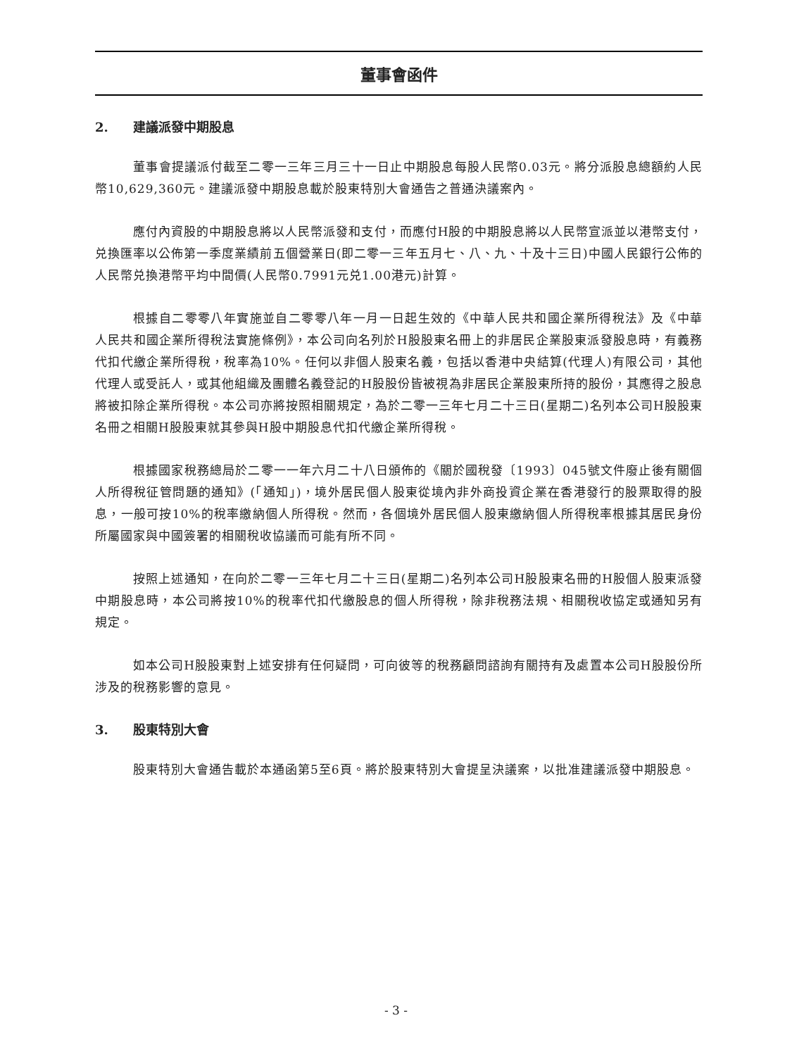董事會函件
2. 建議派發中期股息
董事會提議派付截至二零一三年三月三十一日止中期股息每股人民幣0.03元。將分派股息總額約人民幣10,629,360元。建議派發中期股息載於股東特別大會通告之普通決議案內。
應付內資股的中期股息將以人民幣派發和支付，而應付H股的中期股息將以人民幣宣派並以港幣支付，兑換匯率以公佈第一季度業績前五個營業日(即二零一三年五月七、八、九、十及十三日)中國人民銀行公佈的人民幣兑換港幣平均中間價(人民幣0.7991元兑1.00港元)計算。
根據自二零零八年實施並自二零零八年一月一日起生效的《中華人民共和國企業所得稅法》及《中華人民共和國企業所得稅法實施條例》，本公司向名列於H股股東名冊上的非居民企業股東派發股息時，有義務代扣代繳企業所得稅，稅率為10%。任何以非個人股東名義，包括以香港中央結算(代理人)有限公司，其他代理人或受託人，或其他組織及團體名義登記的H股股份皆被視為非居民企業股東所持的股份，其應得之股息將被扣除企業所得稅。本公司亦將按照相關規定，為於二零一三年七月二十三日(星期二)名列本公司H股股東名冊之相關H股股東就其參與H股中期股息代扣代繳企業所得稅。
根據國家稅務總局於二零一一年六月二十八日頒佈的《關於國稅發〔1993〕045號文件廢止後有關個人所得稅征管問題的通知》(「通知」)，境外居民個人股東從境內非外商投資企業在香港發行的股票取得的股息，一般可按10%的稅率繳納個人所得稅。然而，各個境外居民個人股東繳納個人所得稅率根據其居民身份所屬國家與中國簽署的相關稅收協議而可能有所不同。
按照上述通知，在向於二零一三年七月二十三日(星期二)名列本公司H股股東名冊的H股個人股東派發中期股息時，本公司將按10%的稅率代扣代繳股息的個人所得稅，除非稅務法規、相關稅收協定或通知另有規定。
如本公司H股股東對上述安排有任何疑問，可向彼等的稅務顧問諮詢有關持有及處置本公司H股股份所涉及的稅務影響的意見。
3. 股東特別大會
股東特別大會通告載於本通函第5至6頁。將於股東特別大會提呈決議案，以批准建議派發中期股息。
- 3 -